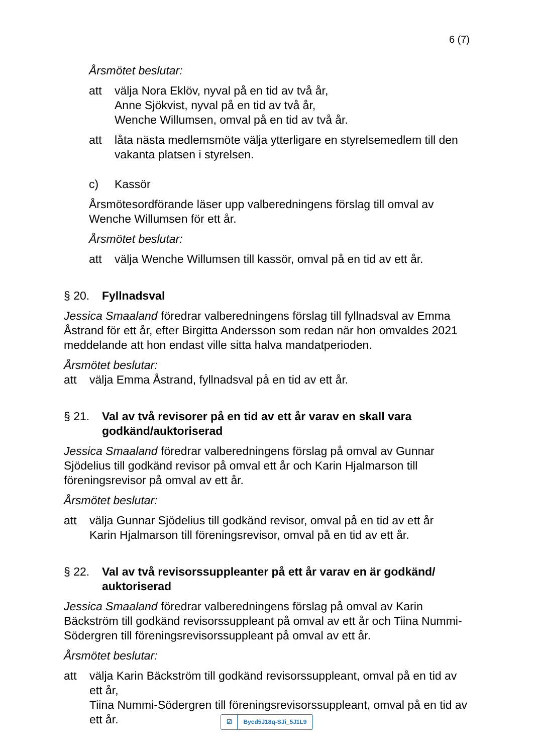6 (7)
Årsmötet beslutar:
att välja Nora Eklöv, nyval på en tid av två år,
Anne Sjökvist, nyval på en tid av två år,
Wenche Willumsen, omval på en tid av två år.
att låta nästa medlemsmöte välja ytterligare en styrelsemedlem till den vakanta platsen i styrelsen.
c) Kassör
Årsmötesordförande läser upp valberedningens förslag till omval av Wenche Willumsen för ett år.
Årsmötet beslutar:
att välja Wenche Willumsen till kassör, omval på en tid av ett år.
§ 20. Fyllnadsval
Jessica Smaaland föredrar valberedningens förslag till fyllnadsval av Emma Åstrand för ett år, efter Birgitta Andersson som redan när hon omvaldes 2021 meddelande att hon endast ville sitta halva mandatperioden.
Årsmötet beslutar:
att välja Emma Åstrand, fyllnadsval på en tid av ett år.
§ 21. Val av två revisorer på en tid av ett år varav en skall vara godkänd/auktoriserad
Jessica Smaaland föredrar valberedningens förslag på omval av Gunnar Sjödelius till godkänd revisor på omval ett år och Karin Hjalmarson till föreningsrevisor på omval av ett år.
Årsmötet beslutar:
att välja Gunnar Sjödelius till godkänd revisor, omval på en tid av ett år
Karin Hjalmarson till föreningsrevisor, omval på en tid av ett år.
§ 22. Val av två revisorssuppleanter på ett år varav en är godkänd/ auktoriserad
Jessica Smaaland föredrar valberedningens förslag på omval av Karin Bäckström till godkänd revisorssuppleant på omval av ett år och Tiina Nummi-Södergren till föreningsrevisorssuppleant på omval av ett år.
Årsmötet beslutar:
att välja Karin Bäckström till godkänd revisorssuppleant, omval på en tid av ett år,
Tiina Nummi-Södergren till föreningsrevisorssuppleant, omval på en tid av ett år.
☑ Bycd5J18q-SJi_5J1L9